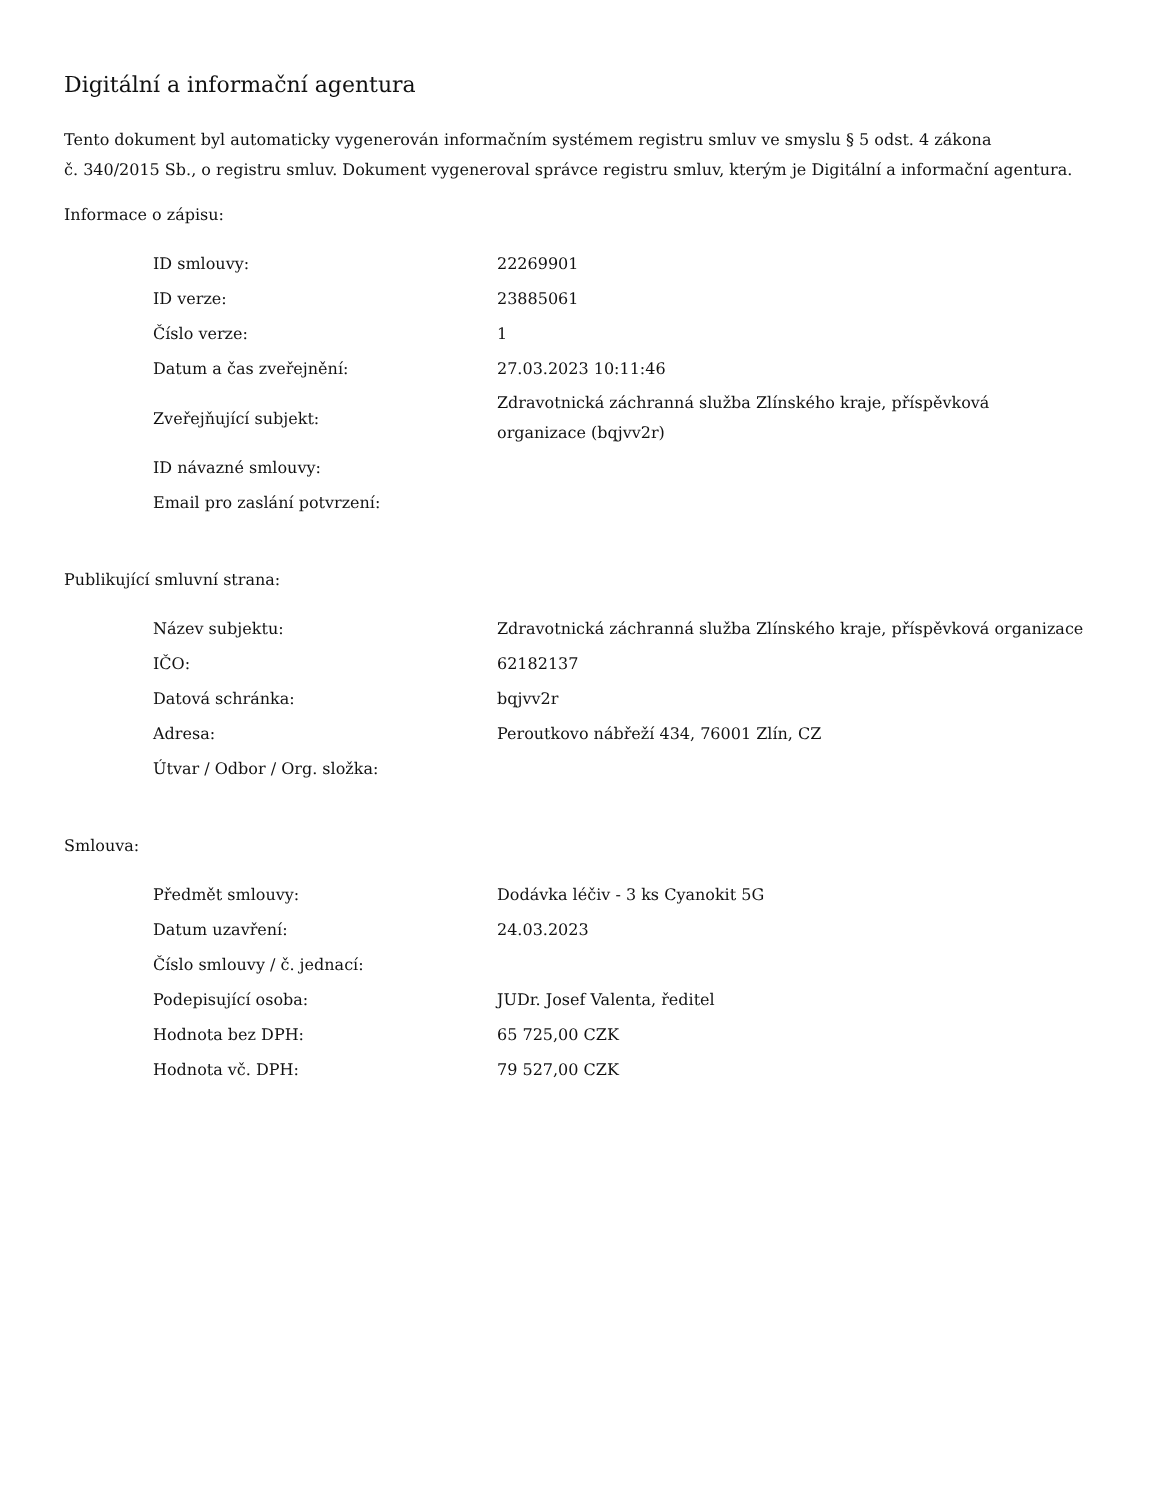Digitální a informační agentura
Tento dokument byl automaticky vygenerován informačním systémem registru smluv ve smyslu § 5 odst. 4 zákona
č. 340/2015 Sb., o registru smluv. Dokument vygeneroval správce registru smluv, kterým je Digitální a informační agentura.
Informace o zápisu:
| ID smlouvy: | 22269901 |
| ID verze: | 23885061 |
| Číslo verze: | 1 |
| Datum a čas zveřejnění: | 27.03.2023 10:11:46 |
| Zveřejňující subjekt: | Zdravotnická záchranná služba Zlínského kraje, příspěvková organizace (bqjvv2r) |
| ID návazné smlouvy: | |
| Email pro zaslání potvrzení: | |
Publikující smluvní strana:
| Název subjektu: | Zdravotnická záchranná služba Zlínského kraje, příspěvková organizace |
| IČO: | 62182137 |
| Datová schránka: | bqjvv2r |
| Adresa: | Peroutkovo nábřeží 434, 76001 Zlín, CZ |
| Útvar / Odbor / Org. složka: | |
Smlouva:
| Předmět smlouvy: | Dodávka léčiv - 3 ks Cyanokit 5G |
| Datum uzavření: | 24.03.2023 |
| Číslo smlouvy / č. jednací: | |
| Podepisující osoba: | JUDr. Josef Valenta, ředitel |
| Hodnota bez DPH: | 65 725,00 CZK |
| Hodnota vč. DPH: | 79 527,00 CZK |